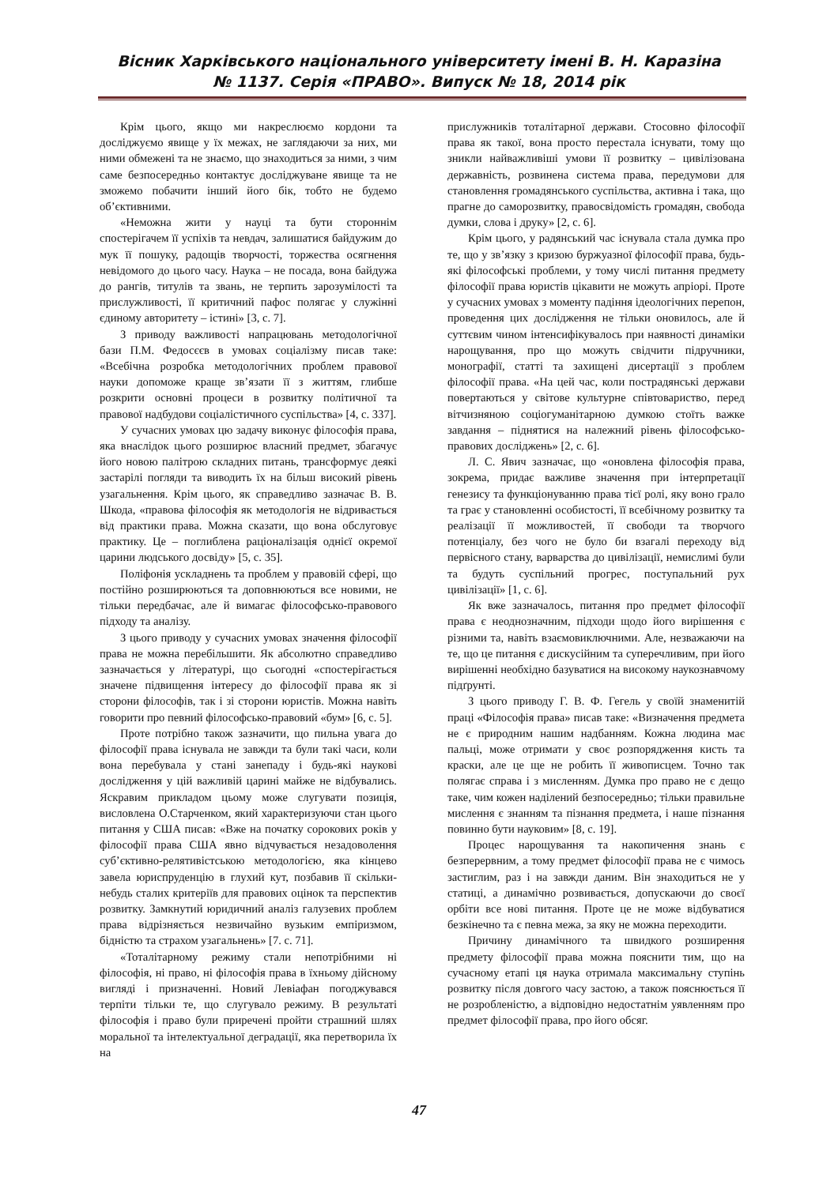Вісник Харківського національного університету імені В. Н. Каразіна
№ 1137. Серія «ПРАВО». Випуск № 18, 2014 рік
Крім цього, якщо ми накреслюємо кордони та досліджуємо явище у їх межах, не заглядаючи за них, ми ними обмежені та не знаємо, що знаходиться за ними, з чим саме безпосередньо контактує досліджуване явище та не зможемо побачити інший його бік, тобто не будемо об’єктивними.
«Неможна жити у науці та бути стороннім спостерігачем її успіхів та невдач, залишатися байдужим до мук її пошуку, радощів творчості, торжества осягнення невідомого до цього часу. Наука – не посада, вона байдужа до рангів, титулів та звань, не терпить зарозумілості та прислужливості, її критичний пафос полягає у служінні єдиному авторитету – істині» [3, с. 7].
З приводу важливості напрацювань методологічної бази П.М. Федосєєв в умовах соціалізму писав таке: «Всебічна розробка методологічних проблем правової науки допоможе краще зв’язати її з життям, глибше розкрити основні процеси в розвитку політичної та правової надбудови соціалістичного суспільства» [4, с. 337].
У сучасних умовах цю задачу виконує філософія права, яка внаслідок цього розширює власний предмет, збагачує його новою палітрою складних питань, трансформує деякі застарілі погляди та виводить їх на більш високий рівень узагальнення. Крім цього, як справедливо зазначає В. В. Шкода, «правова філософія як методологія не відривається від практики права. Можна сказати, що вона обслуговує практику. Це – поглиблена раціоналізація однієї окремої царини людського досвіду» [5, с. 35].
Поліфонія ускладнень та проблем у правовій сфері, що постійно розширюються та доповнюються все новими, не тільки передбачає, але й вимагає філософсько-правового підходу та аналізу.
З цього приводу у сучасних умовах значення філософії права не можна перебільшити. Як абсолютно справедливо зазначається у літературі, що сьогодні «спостерігається значене підвищення інтересу до філософії права як зі сторони філософів, так і зі сторони юристів. Можна навіть говорити про певний філософсько-правовий «бум» [6, с. 5].
Проте потрібно також зазначити, що пильна увага до філософії права існувала не завжди та були такі часи, коли вона перебувала у стані занепаду і будь-які наукові дослідження у цій важливій царині майже не відбувались. Яскравим прикладом цьому може слугувати позиція, висловлена О.Старченком, який характеризуючи стан цього питання у США писав: «Вже на початку сорокових років у філософії права США явно відчувається незадоволення суб’єктивно-релятивістською методологією, яка кінцево завела юриспруденцію в глухий кут, позбавив її скільки-небудь сталих критеріїв для правових оцінок та перспектив розвитку. Замкнутий юридичний аналіз галузевих проблем права відрізняється незвичайно вузьким емпіризмом, бідністю та страхом узагальнень» [7. с. 71].
«Тоталітарному режиму стали непотрібними ні філософія, ні право, ні філософія права в їхньому дійсному вигляді і призначенні. Новий Левіафан погоджувався терпіти тільки те, що слугувало режиму. В результаті філософія і право були приречені пройти страшний шлях моральної та інтелектуальної деградації, яка перетворила їх на
прислужників тоталітарної держави. Стосовно філософії права як такої, вона просто перестала існувати, тому що зникли найважливіші умови її розвитку – цивілізована державність, розвинена система права, передумови для становлення громадянського суспільства, активна і така, що прагне до саморозвитку, правосвідомість громадян, свобода думки, слова і друку» [2, с. 6].
Крім цього, у радянський час існувала стала думка про те, що у зв’язку з кризою буржуазної філософії права, будь-які філософські проблеми, у тому числі питання предмету філософії права юристів цікавити не можуть апріорі. Проте у сучасних умовах з моменту падіння ідеологічних перепон, проведення цих дослідження не тільки оновилось, але й суттєвим чином інтенсифікувалось при наявності динаміки нарощування, про що можуть свідчити підручники, монографії, статті та захищені дисертації з проблем філософії права. «На цей час, коли пострадянські держави повертаються у світове культурне співтовариство, перед вітчизняною соціогуманітарною думкою стоїть важке завдання – піднятися на належний рівень філософсько-правових досліджень» [2, с. 6].
Л. С. Явич зазначає, що «оновлена філософія права, зокрема, придає важливе значення при інтерпретації генезису та функціонуванню права тієї ролі, яку воно грало та грає у становленні особистості, її всебічному розвитку та реалізації її можливостей, її свободи та творчого потенціалу, без чого не було би взагалі переходу від первісного стану, варварства до цивілізації, немислимі були та будуть суспільний прогрес, поступальний рух цивілізації» [1, с. 6].
Як вже зазначалось, питання про предмет філософії права є неоднозначним, підходи щодо його вирішення є різними та, навіть взаємовиключними. Але, незважаючи на те, що це питання є дискусійним та суперечливим, при його вирішенні необхідно базуватися на високому наукознавчому підґрунті.
З цього приводу Г. В. Ф. Гегель у своїй знаменитій праці «Філософія права» писав таке: «Визначення предмета не є природним нашим надбанням. Кожна людина має пальці, може отримати у своє розпорядження кисть та краски, але це ще не робить її живописцем. Точно так полягає справа і з мисленням. Думка про право не є дещо таке, чим кожен наділений безпосередньо; тільки правильне мислення є знанням та пізнання предмета, і наше пізнання повинно бути науковим» [8, с. 19].
Процес нарощування та накопичення знань є безперервним, а тому предмет філософії права не є чимось застиглим, раз і на завжди даним. Він знаходиться не у статиці, а динамічно розвивається, допускаючи до своєї орбіти все нові питання. Проте це не може відбуватися безкінечно та є певна межа, за яку не можна переходити.
Причину динамічного та швидкого розширення предмету філософії права можна пояснити тим, що на сучасному етапі ця наука отримала максимальну ступінь розвитку після довгого часу застою, а також пояснюється її не розробленістю, а відповідно недостатнім уявленням про предмет філософії права, про його обсяг.
47